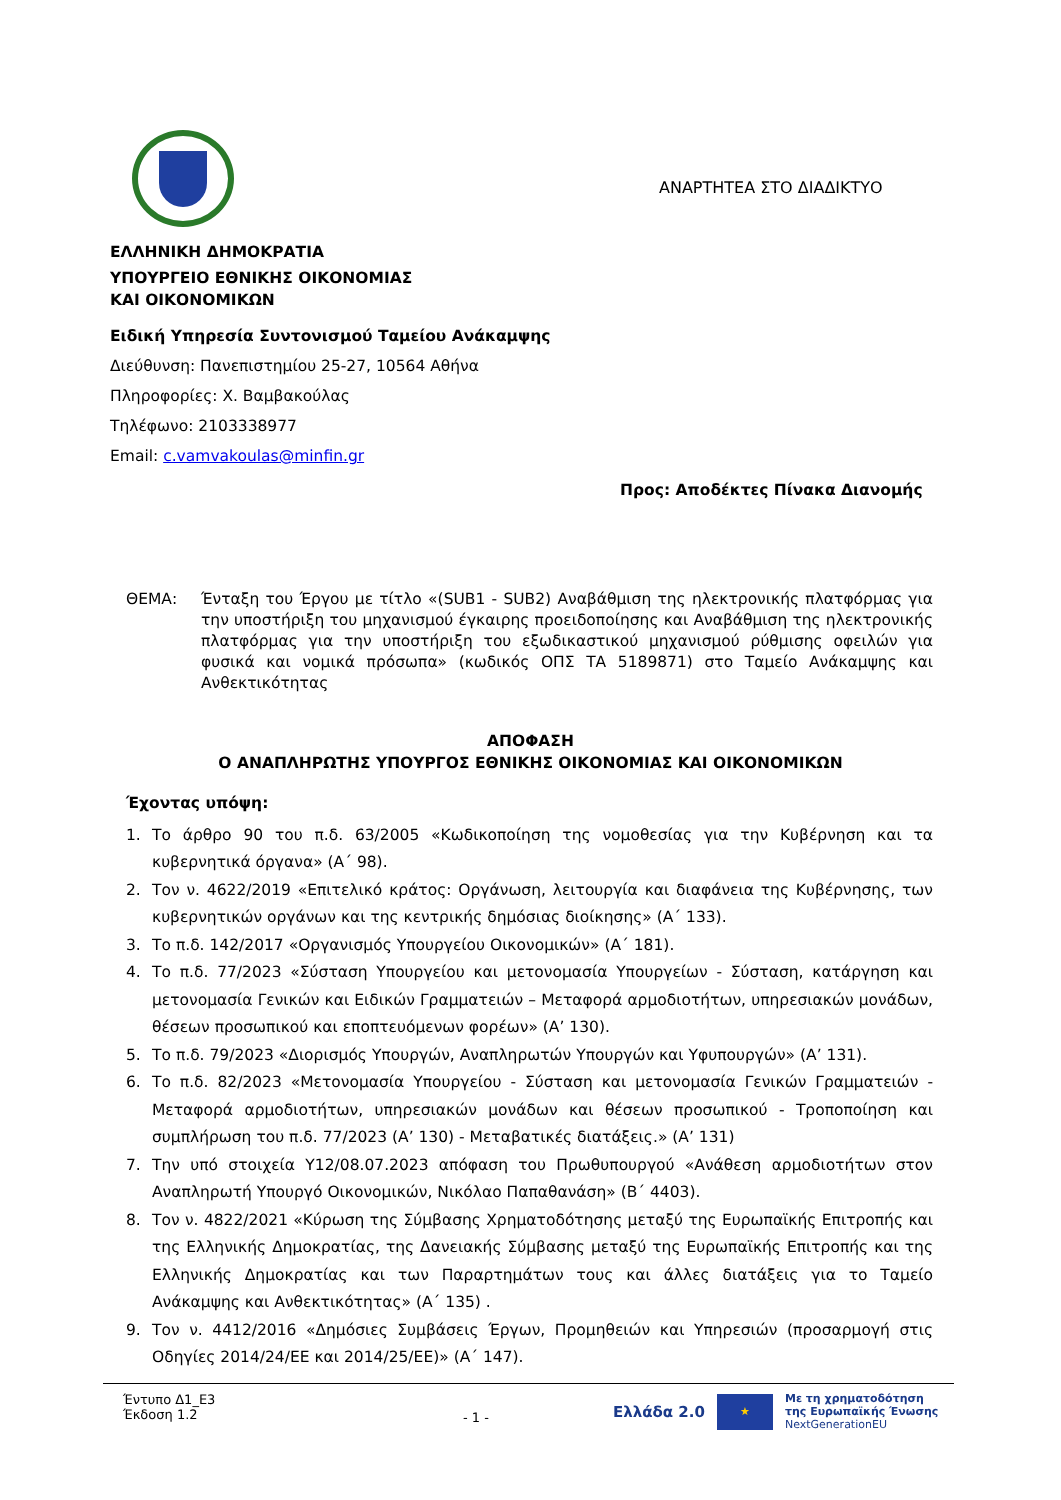ΑΝΑΡΤΗΤΕΑ ΣΤΟ ΔΙΑΔΙΚΤΥΟ
ΕΛΛΗΝΙΚΗ ΔΗΜΟΚΡΑΤΙΑ
ΥΠΟΥΡΓΕΙΟ ΕΘΝΙΚΗΣ ΟΙΚΟΝΟΜΙΑΣ
ΚΑΙ ΟΙΚΟΝΟΜΙΚΩΝ
Ειδική Υπηρεσία Συντονισμού Ταμείου Ανάκαμψης
Διεύθυνση: Πανεπιστημίου 25-27, 10564 Αθήνα
Πληροφορίες: Χ. Βαμβακούλας
Τηλέφωνο: 2103338977
Email: c.vamvakoulas@minfin.gr
Προς: Αποδέκτες Πίνακα Διανομής
ΘΕΜΑ: Ένταξη του Έργου με τίτλο «(SUB1 - SUB2) Αναβάθμιση της ηλεκτρονικής πλατφόρμας για την υποστήριξη του μηχανισμού έγκαιρης προειδοποίησης και Αναβάθμιση της ηλεκτρονικής πλατφόρμας για την υποστήριξη του εξωδικαστικού μηχανισμού ρύθμισης οφειλών για φυσικά και νομικά πρόσωπα» (κωδικός ΟΠΣ ΤΑ 5189871) στο Ταμείο Ανάκαμψης και Ανθεκτικότητας
ΑΠΟΦΑΣΗ
Ο ΑΝΑΠΛΗΡΩΤΗΣ ΥΠΟΥΡΓΟΣ ΕΘΝΙΚΗΣ ΟΙΚΟΝΟΜΙΑΣ ΚΑΙ ΟΙΚΟΝΟΜΙΚΩΝ
Έχοντας υπόψη:
1. Το άρθρο 90 του π.δ. 63/2005 «Κωδικοποίηση της νομοθεσίας για την Κυβέρνηση και τα κυβερνητικά όργανα» (Α΄ 98).
2. Τον ν. 4622/2019 «Επιτελικό κράτος: Οργάνωση, λειτουργία και διαφάνεια της Κυβέρνησης, των κυβερνητικών οργάνων και της κεντρικής δημόσιας διοίκησης» (Α΄ 133).
3. Το π.δ. 142/2017 «Οργανισμός Υπουργείου Οικονομικών» (Α΄ 181).
4. Το π.δ. 77/2023 «Σύσταση Υπουργείου και μετονομασία Υπουργείων - Σύσταση, κατάργηση και μετονομασία Γενικών και Ειδικών Γραμματειών – Μεταφορά αρμοδιοτήτων, υπηρεσιακών μονάδων, θέσεων προσωπικού και εποπτευόμενων φορέων» (Α’ 130).
5. Το π.δ. 79/2023 «Διορισμός Υπουργών, Αναπληρωτών Υπουργών και Υφυπουργών» (Α’ 131).
6. Το π.δ. 82/2023 «Μετονομασία Υπουργείου - Σύσταση και μετονομασία Γενικών Γραμματειών - Μεταφορά αρμοδιοτήτων, υπηρεσιακών μονάδων και θέσεων προσωπικού - Τροποποίηση και συμπλήρωση του π.δ. 77/2023 (Α’ 130) - Μεταβατικές διατάξεις.» (Α’ 131)
7. Την υπό στοιχεία Υ12/08.07.2023 απόφαση του Πρωθυπουργού «Ανάθεση αρμοδιοτήτων στον Αναπληρωτή Υπουργό Οικονομικών, Νικόλαο Παπαθανάση» (Β΄ 4403).
8. Τον ν. 4822/2021 «Κύρωση της Σύμβασης Χρηματοδότησης μεταξύ της Ευρωπαϊκής Επιτροπής και της Ελληνικής Δημοκρατίας, της Δανειακής Σύμβασης μεταξύ της Ευρωπαϊκής Επιτροπής και της Ελληνικής Δημοκρατίας και των Παραρτημάτων τους και άλλες διατάξεις για το Ταμείο Ανάκαμψης και Ανθεκτικότητας» (Α΄ 135) .
9. Τον ν. 4412/2016 «Δημόσιες Συμβάσεις Έργων, Προμηθειών και Υπηρεσιών (προσαρμογή στις Οδηγίες 2014/24/ΕΕ και 2014/25/ΕΕ)» (Α΄ 147).
Έντυπο Δ1_Ε3
Έκδοση 1.2
- 1 -
Ελλάδα 2.0
★
Με τη χρηματοδότηση
της Ευρωπαϊκής Ένωσης
NextGenerationEU